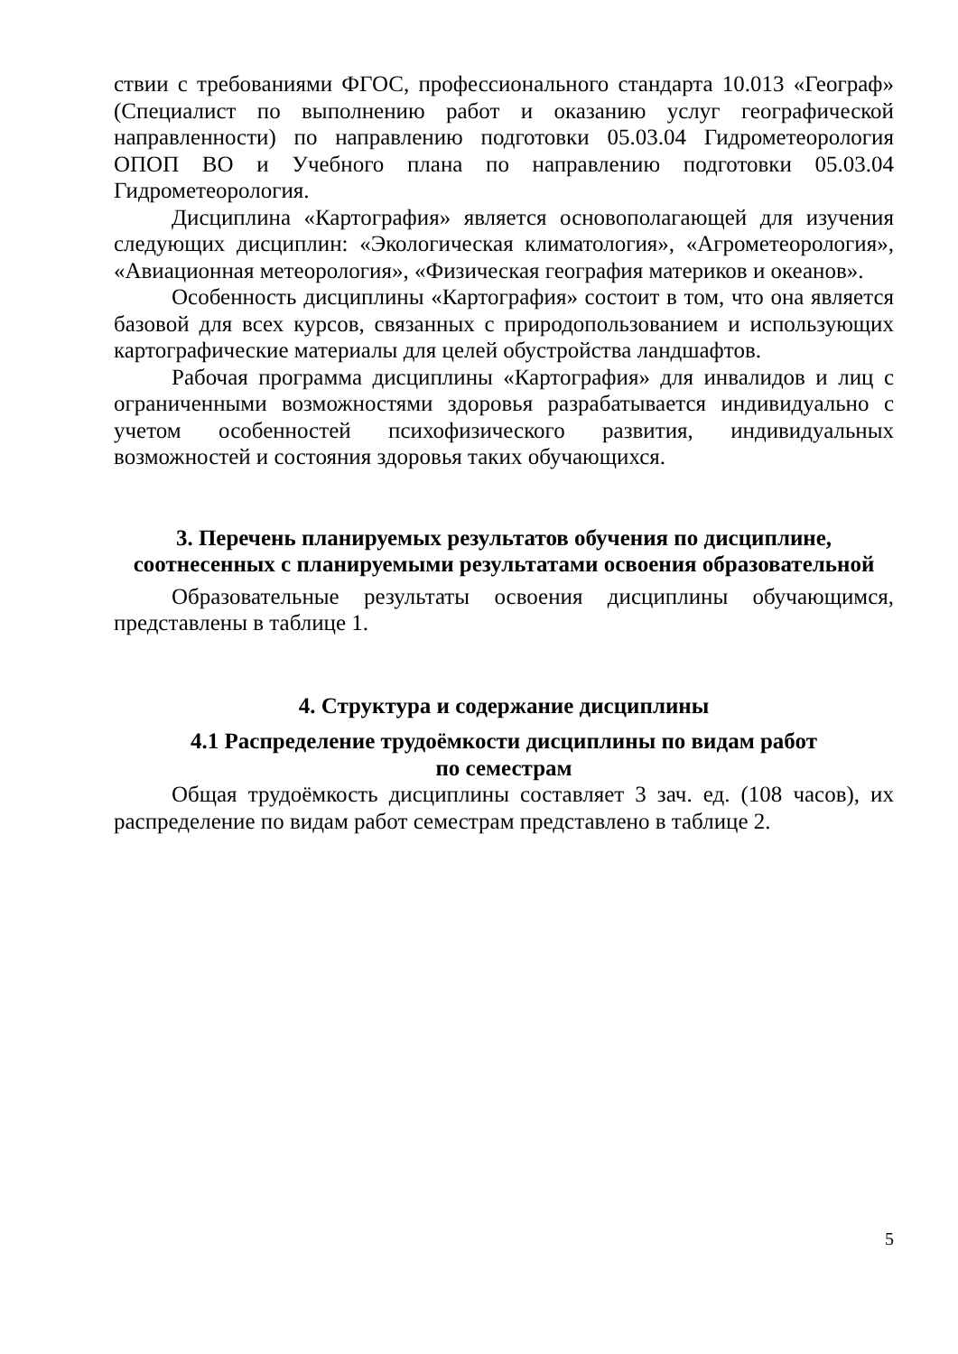ствии с требованиями ФГОС, профессионального стандарта 10.013 «Географ» (Специалист по выполнению работ и оказанию услуг географической направленности) по направлению подготовки 05.03.04 Гидрометеорология ОПОП ВО и Учебного плана по направлению подготовки 05.03.04 Гидрометеорология.
Дисциплина «Картография» является основополагающей для изучения следующих дисциплин: «Экологическая климатология», «Агрометеорология», «Авиационная метеорология», «Физическая география материков и океанов».
Особенность дисциплины «Картография» состоит в том, что она является базовой для всех курсов, связанных с природопользованием и использующих картографические материалы для целей обустройства ландшафтов.
Рабочая программа дисциплины «Картография» для инвалидов и лиц с ограниченными возможностями здоровья разрабатывается индивидуально с учетом особенностей психофизического развития, индивидуальных возможностей и состояния здоровья таких обучающихся.
3. Перечень планируемых результатов обучения по дисциплине, соотнесенных с планируемыми результатами освоения образовательной
Образовательные результаты освоения дисциплины обучающимся, представлены в таблице 1.
4. Структура и содержание дисциплины
4.1 Распределение трудоёмкости дисциплины по видам работ
по семестрам
Общая трудоёмкость дисциплины составляет 3 зач. ед. (108 часов), их распределение по видам работ семестрам представлено в таблице 2.
5